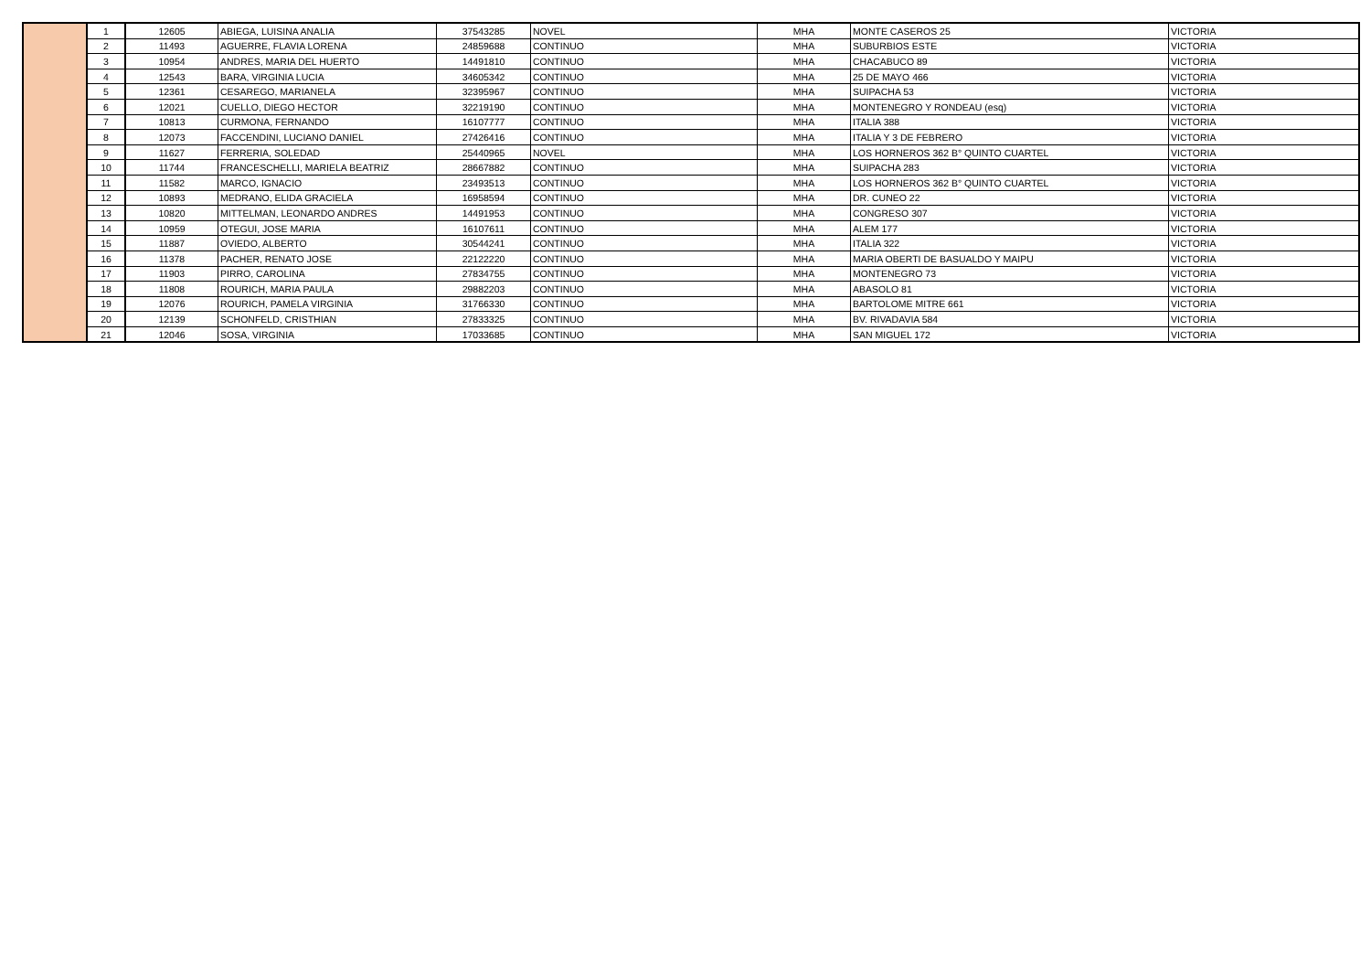| | 1 | 12605 | ABIEGA, LUISINA ANALIA | 37543285 | NOVEL | MHA | MONTE CASEROS 25 | VICTORIA |
| | 2 | 11493 | AGUERRE, FLAVIA LORENA | 24859688 | CONTINUO | MHA | SUBURBIOS ESTE | VICTORIA |
| | 3 | 10954 | ANDRES, MARIA DEL HUERTO | 14491810 | CONTINUO | MHA | CHACABUCO 89 | VICTORIA |
| | 4 | 12543 | BARA, VIRGINIA LUCIA | 34605342 | CONTINUO | MHA | 25 DE MAYO 466 | VICTORIA |
| | 5 | 12361 | CESAREGO, MARIANELA | 32395967 | CONTINUO | MHA | SUIPACHA 53 | VICTORIA |
| | 6 | 12021 | CUELLO, DIEGO HECTOR | 32219190 | CONTINUO | MHA | MONTENEGRO Y RONDEAU (esq) | VICTORIA |
| | 7 | 10813 | CURMONA, FERNANDO | 16107777 | CONTINUO | MHA | ITALIA 388 | VICTORIA |
| | 8 | 12073 | FACCENDINI, LUCIANO DANIEL | 27426416 | CONTINUO | MHA | ITALIA Y 3 DE FEBRERO | VICTORIA |
| | 9 | 11627 | FERRERIA, SOLEDAD | 25440965 | NOVEL | MHA | LOS HORNEROS 362 B° QUINTO CUARTEL | VICTORIA |
| | 10 | 11744 | FRANCESCHELLI, MARIELA BEATRIZ | 28667882 | CONTINUO | MHA | SUIPACHA 283 | VICTORIA |
| | 11 | 11582 | MARCO, IGNACIO | 23493513 | CONTINUO | MHA | LOS HORNEROS 362 B° QUINTO CUARTEL | VICTORIA |
| | 12 | 10893 | MEDRANO, ELIDA GRACIELA | 16958594 | CONTINUO | MHA | DR. CUNEO 22 | VICTORIA |
| | 13 | 10820 | MITTELMAN, LEONARDO ANDRES | 14491953 | CONTINUO | MHA | CONGRESO 307 | VICTORIA |
| | 14 | 10959 | OTEGUI, JOSE MARIA | 16107611 | CONTINUO | MHA | ALEM 177 | VICTORIA |
| | 15 | 11887 | OVIEDO, ALBERTO | 30544241 | CONTINUO | MHA | ITALIA 322 | VICTORIA |
| | 16 | 11378 | PACHER, RENATO JOSE | 22122220 | CONTINUO | MHA | MARIA OBERTI DE BASUALDO Y MAIPU | VICTORIA |
| | 17 | 11903 | PIRRO, CAROLINA | 27834755 | CONTINUO | MHA | MONTENEGRO 73 | VICTORIA |
| | 18 | 11808 | ROURICH, MARIA PAULA | 29882203 | CONTINUO | MHA | ABASOLO 81 | VICTORIA |
| | 19 | 12076 | ROURICH, PAMELA VIRGINIA | 31766330 | CONTINUO | MHA | BARTOLOME MITRE 661 | VICTORIA |
| | 20 | 12139 | SCHONFELD, CRISTHIAN | 27833325 | CONTINUO | MHA | BV. RIVADAVIA 584 | VICTORIA |
| | 21 | 12046 | SOSA, VIRGINIA | 17033685 | CONTINUO | MHA | SAN MIGUEL 172 | VICTORIA |